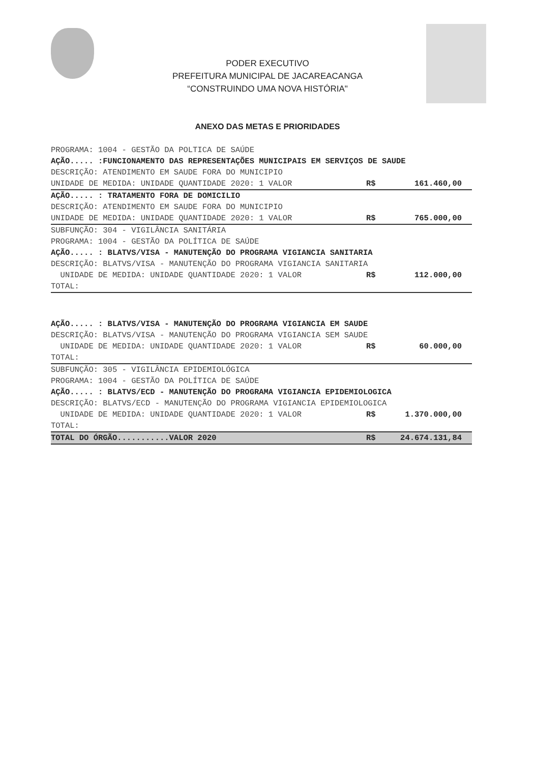PODER EXECUTIVO
PREFEITURA MUNICIPAL DE JACAREACANGA
“CONSTRUINDO UMA NOVA HISTÓRIA"
ANEXO DAS METAS E PRIORIDADES
PROGRAMA: 1004 - GESTÃO DA POLTICA DE SAÚDE
AÇÃO..... :FUNCIONAMENTO DAS REPRESENTAÇÕES MUNICIPAIS EM SERVIÇOS DE SAUDE
DESCRIÇÃO: ATENDIMENTO EM SAUDE FORA DO MUNICIPIO
UNIDADE DE MEDIDA: UNIDADE QUANTIDADE 2020: 1 VALOR R$ 161.460,00
AÇÃO..... : TRATAMENTO FORA DE DOMICILIO
DESCRIÇÃO: ATENDIMENTO EM SAUDE FORA DO MUNICIPIO
UNIDADE DE MEDIDA: UNIDADE QUANTIDADE 2020: 1 VALOR R$ 765.000,00
SUBFUNÇÃO: 304 - VIGILÂNCIA SANITÁRIA
PROGRAMA: 1004 - GESTÃO DA POLÍTICA DE SAÚDE
AÇÃO..... : BLATVS/VISA - MANUTENÇÃO DO PROGRAMA VIGIANCIA SANITARIA
DESCRIÇÃO: BLATVS/VISA - MANUTENÇÃO DO PROGRAMA VIGIANCIA SANITARIA
UNIDADE DE MEDIDA: UNIDADE QUANTIDADE 2020: 1 VALOR R$ 112.000,00
TOTAL:
AÇÃO..... : BLATVS/VISA - MANUTENÇÃO DO PROGRAMA VIGIANCIA EM SAUDE
DESCRIÇÃO: BLATVS/VISA - MANUTENÇÃO DO PROGRAMA VIGIANCIA SEM SAUDE
UNIDADE DE MEDIDA: UNIDADE QUANTIDADE 2020: 1 VALOR R$ 60.000,00
TOTAL:
SUBFUNÇÃO: 305 - VIGILÂNCIA EPIDEMIOLÓGICA
PROGRAMA: 1004 - GESTÃO DA POLÍTICA DE SAÚDE
AÇÃO..... : BLATVS/ECD - MANUTENÇÃO DO PROGRAMA VIGIANCIA EPIDEMIOLOGICA
DESCRIÇÃO: BLATVS/ECD - MANUTENÇÃO DO PROGRAMA VIGIANCIA EPIDEMIOLOGICA
UNIDADE DE MEDIDA: UNIDADE QUANTIDADE 2020: 1 VALOR R$ 1.370.000,00
TOTAL:
TOTAL DO ÓRGÃO...........VALOR 2020 R$ 24.674.131,84